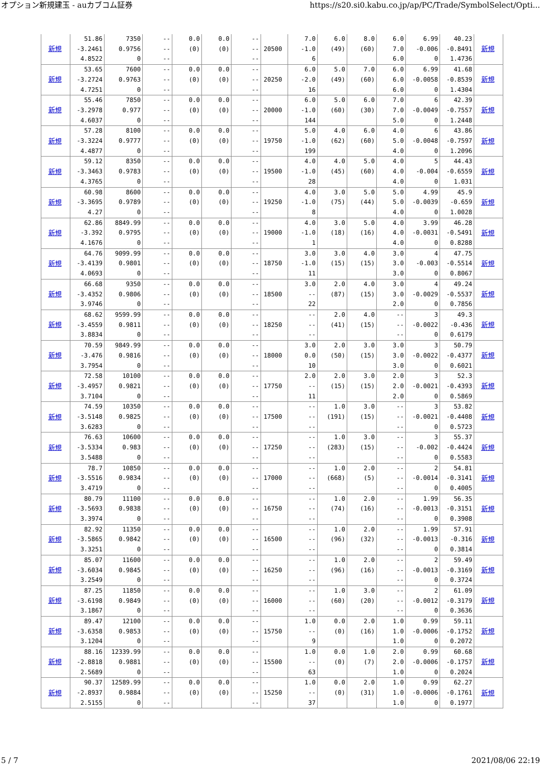オプション新規建玉 - auカブコム証券 https://s20.si0.kabu.co.jp/ap/PC/Trade/SymbolSelect/Opti...
| 新規 | 51.86 -3.2461 4.8522 | 7350 0.9756 0 | -- -- -- | 0.0 (0) | 0.0 (0) | -- -- -- | 20500 | 7.0 -1.0 6 | 6.0 (49) | 8.0 (60) | 6.0 7.0 6.0 | 6.99 -0.006 0 | 40.23 -0.8491 1.4736 | 新規 |
| 新規 | 53.65 -3.2724 4.7251 | 7600 0.9763 0 | -- -- -- | 0.0 (0) | 0.0 (0) | -- -- -- | 20250 | 6.0 -2.0 16 | 5.0 (49) | 7.0 (60) | 6.0 6.0 6.0 | 6.99 -0.0058 0 | 41.68 -0.8539 1.4304 | 新規 |
| 新規 | 55.46 -3.2978 4.6037 | 7850 0.977 0 | -- -- -- | 0.0 (0) | 0.0 (0) | -- -- -- | 20000 | 6.0 -1.0 144 | 5.0 (60) | 6.0 (30) | 7.0 7.0 5.0 | 6 -0.0049 0 | 42.39 -0.7557 1.2448 | 新規 |
| 新規 | 57.28 -3.3224 4.4877 | 8100 0.9777 0 | -- -- -- | 0.0 (0) | 0.0 (0) | -- -- -- | 19750 | 5.0 -1.0 199 | 4.0 (62) | 6.0 (60) | 4.0 5.0 4.0 | 6 -0.0048 0 | 43.86 -0.7597 1.2096 | 新規 |
| 新規 | 59.12 -3.3463 4.3765 | 8350 0.9783 0 | -- -- -- | 0.0 (0) | 0.0 (0) | -- -- -- | 19500 | 4.0 -1.0 28 | 4.0 (45) | 5.0 (60) | 4.0 4.0 4.0 | 5 -0.004 0 | 44.43 -0.6559 1.031 | 新規 |
| 新規 | 60.98 -3.3695 4.27 | 8600 0.9789 0 | -- -- -- | 0.0 (0) | 0.0 (0) | -- -- -- | 19250 | 4.0 -1.0 8 | 3.0 (75) | 5.0 (44) | 5.0 5.0 4.0 | 4.99 -0.0039 0 | 45.9 -0.659 1.0028 | 新規 |
| 新規 | 62.86 -3.392 4.1676 | 8849.99 0.9795 0 | -- -- -- | 0.0 (0) | 0.0 (0) | -- -- -- | 19000 | 4.0 -1.0 1 | 3.0 (18) | 5.0 (16) | 4.0 4.0 4.0 | 3.99 -0.0031 0 | 46.28 -0.5491 0.8288 | 新規 |
| 新規 | 64.76 -3.4139 4.0693 | 9099.99 0.9801 0 | -- -- -- | 0.0 (0) | 0.0 (0) | -- -- -- | 18750 | 3.0 -1.0 11 | 3.0 (15) | 4.0 (15) | 3.0 3.0 3.0 | 4 -0.003 0 | 47.75 -0.5514 0.8067 | 新規 |
| 新規 | 66.68 -3.4352 3.9746 | 9350 0.9806 0 | -- -- -- | 0.0 (0) | 0.0 (0) | -- -- -- | 18500 | 3.0 -- 22 | 2.0 (87) | 4.0 (15) | 3.0 3.0 2.0 | 4 -0.0029 0 | 49.24 -0.5537 0.7856 | 新規 |
| 新規 | 68.62 -3.4559 3.8834 | 9599.99 0.9811 0 | -- -- -- | 0.0 (0) | 0.0 (0) | -- -- -- | 18250 | -- -- -- | 2.0 (41) | 4.0 (15) | -- -- -- | 3 -0.0022 0 | 49.3 -0.436 0.6179 | 新規 |
| 新規 | 70.59 -3.476 3.7954 | 9849.99 0.9816 0 | -- -- -- | 0.0 (0) | 0.0 (0) | -- -- -- | 18000 | 3.0 0.0 10 | 2.0 (50) | 3.0 (15) | 3.0 3.0 3.0 | 3 -0.0022 0 | 50.79 -0.4377 0.6021 | 新規 |
| 新規 | 72.58 -3.4957 3.7104 | 10100 0.9821 0 | -- -- -- | 0.0 (0) | 0.0 (0) | -- -- -- | 17750 | 2.0 -- 11 | 2.0 (15) | 3.0 (15) | 2.0 2.0 2.0 | 3 -0.0021 0 | 52.3 -0.4393 0.5869 | 新規 |
| 新規 | 74.59 -3.5148 3.6283 | 10350 0.9825 0 | -- -- -- | 0.0 (0) | 0.0 (0) | -- -- -- | 17500 | -- -- -- | 1.0 (191) | 3.0 (15) | -- -- -- | 3 -0.0021 0 | 53.82 -0.4408 0.5723 | 新規 |
| 新規 | 76.63 -3.5334 3.5488 | 10600 0.983 0 | -- -- -- | 0.0 (0) | 0.0 (0) | -- -- -- | 17250 | -- -- -- | 1.0 (283) | 3.0 (15) | -- -- -- | 3 -0.002 0 | 55.37 -0.4424 0.5583 | 新規 |
| 新規 | 78.7 -3.5516 3.4719 | 10850 0.9834 0 | -- -- -- | 0.0 (0) | 0.0 (0) | -- -- -- | 17000 | -- -- -- | 1.0 (668) | 2.0 (5) | -- -- -- | 2 -0.0014 0 | 54.81 -0.3141 0.4005 | 新規 |
| 新規 | 80.79 -3.5693 3.3974 | 11100 0.9838 0 | -- -- -- | 0.0 (0) | 0.0 (0) | -- -- -- | 16750 | -- -- -- | 1.0 (74) | 2.0 (16) | -- -- -- | 1.99 -0.0013 0 | 56.35 -0.3151 0.3908 | 新規 |
| 新規 | 82.92 -3.5865 3.3251 | 11350 0.9842 0 | -- -- -- | 0.0 (0) | 0.0 (0) | -- -- -- | 16500 | -- -- -- | 1.0 (96) | 2.0 (32) | -- -- -- | 1.99 -0.0013 0 | 57.91 -0.316 0.3814 | 新規 |
| 新規 | 85.07 -3.6034 3.2549 | 11600 0.9845 0 | -- -- -- | 0.0 (0) | 0.0 (0) | -- -- -- | 16250 | -- -- -- | 1.0 (96) | 2.0 (16) | -- -- -- | 2 -0.0013 0 | 59.49 -0.3169 0.3724 | 新規 |
| 新規 | 87.25 -3.6198 3.1867 | 11850 0.9849 0 | -- -- -- | 0.0 (0) | 0.0 (0) | -- -- -- | 16000 | -- -- -- | 1.0 (60) | 3.0 (20) | -- -- -- | 2 -0.0012 0 | 61.09 -0.3179 0.3636 | 新規 |
| 新規 | 89.47 -3.6358 3.1204 | 12100 0.9853 0 | -- -- -- | 0.0 (0) | 0.0 (0) | -- -- -- | 15750 | 1.0 -- 9 | 0.0 (0) | 2.0 (16) | 1.0 1.0 1.0 | 0.99 -0.0006 0 | 59.11 -0.1752 0.2072 | 新規 |
| 新規 | 88.16 -2.8818 2.5689 | 12339.99 0.9881 0 | -- -- -- | 0.0 (0) | 0.0 (0) | -- -- -- | 15500 | 1.0 -- 63 | 0.0 (0) | 1.0 (7) | 2.0 2.0 1.0 | 0.99 -0.0006 0 | 60.68 -0.1757 0.2024 | 新規 |
| 新規 | 90.37 -2.8937 2.5155 | 12589.99 0.9884 0 | -- -- -- | 0.0 (0) | 0.0 (0) | -- -- -- | 15250 | 1.0 -- 37 | 0.0 (0) | 2.0 (31) | 1.0 1.0 1.0 | 0.99 -0.0006 0 | 62.27 -0.1761 0.1977 | 新規 |
5 / 7 2021/08/06 22:19